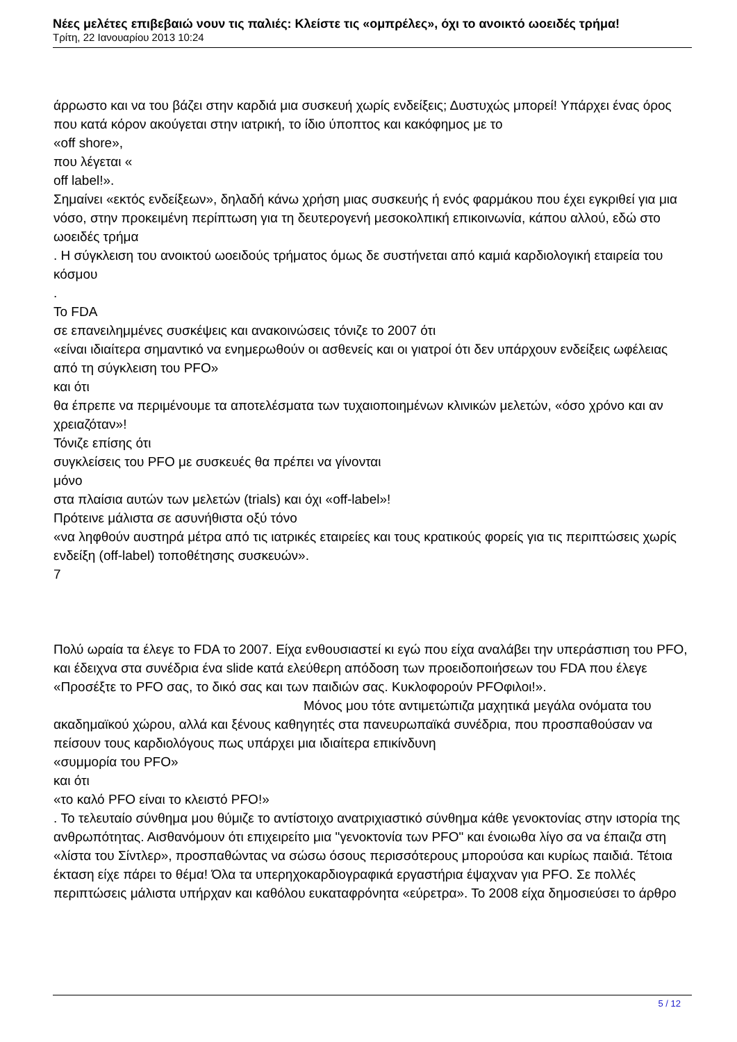Νέες μελέτες επιβεβαιώ νουν τις παλιές: Κλείστε τις «ομπρέλες», όχι το ανοικτό ωοειδές τρήμα!
Τρίτη, 22 Ιανουαρίου 2013 10:24
άρρωστο και να του βάζει στην καρδιά μια συσκευή χωρίς ενδείξεις; Δυστυχώς μπορεί! Υπάρχει ένας όρος που κατά κόρον ακούγεται στην ιατρική, το ίδιο ύποπτος και κακόφημος με το
«off shore»,
που λέγεται «
off label!».
Σημαίνει «εκτός ενδείξεων», δηλαδή κάνω χρήση μιας συσκευής ή ενός φαρμάκου που έχει εγκριθεί για μια νόσο, στην προκειμένη περίπτωση για τη δευτερογενή μεσοκολπική επικοινωνία, κάπου αλλού, εδώ στο ωοειδές τρήμα
. Η σύγκλειση του ανοικτού ωοειδούς τρήματος όμως δε συστήνεται από καμιά καρδιολογική εταιρεία του κόσμου
.
Το FDA
σε επανειλημμένες συσκέψεις και ανακοινώσεις τόνιζε το 2007 ότι
«είναι ιδιαίτερα σημαντικό να ενημερωθούν οι ασθενείς και οι γιατροί ότι δεν υπάρχουν ενδείξεις ωφέλειας από τη σύγκλειση του PFO»
και ότι
θα έπρεπε να περιμένουμε τα αποτελέσματα των τυχαιοποιημένων κλινικών μελετών, «όσο χρόνο και αν χρειαζόταν»!
Τόνιζε επίσης ότι
συγκλείσεις του PFO με συσκευές θα πρέπει να γίνονται
μόνο
στα πλαίσια αυτών των μελετών (trials) και όχι «off-label»!
Πρότεινε μάλιστα σε ασυνήθιστα οξύ τόνο
«να ληφθούν αυστηρά μέτρα από τις ιατρικές εταιρείες και τους κρατικούς φορείς για τις περιπτώσεις χωρίς ενδείξη (off-label) τοποθέτησης συσκευών».
7
Πολύ ωραία τα έλεγε το FDA το 2007. Είχα ενθουσιαστεί κι εγώ που είχα αναλάβει την υπεράσπιση του PFO, και έδειχνα στα συνέδρια ένα slide κατά ελεύθερη απόδοση των προειδοποιήσεων του FDA που έλεγε «Προσέξτε το PFO σας, το δικό σας και των παιδιών σας. Κυκλοφορούν PFOφιλοι!». Μόνος μου τότε αντιμετώπιζα μαχητικά μεγάλα ονόματα του ακαδημαϊκού χώρου, αλλά και ξένους καθηγητές στα πανευρωπαϊκά συνέδρια, που προσπαθούσαν να πείσουν τους καρδιολόγους πως υπάρχει μια ιδιαίτερα επικίνδυνη
«συμμορία του PFO»
και ότι
«το καλό PFO είναι το κλειστό PFO!»
. Το τελευταίο σύνθημα μου θύμιζε το αντίστοιχο ανατριχιαστικό σύνθημα κάθε γενοκτονίας στην ιστορία της ανθρωπότητας. Αισθανόμουν ότι επιχειρείτο μια "γενοκτονία των PFO" και ένοιωθα λίγο σα να έπαιζα στη «λίστα του Σίντλερ», προσπαθώντας να σώσω όσους περισσότερους μπορούσα και κυρίως παιδιά. Τέτοια έκταση είχε πάρει το θέμα! Όλα τα υπερηχοκαρδιογραφικά εργαστήρια έψαχναν για PFO. Σε πολλές περιπτώσεις μάλιστα υπήρχαν και καθόλου ευκαταφρόνητα «εύρετρα». Το 2008 είχα δημοσιεύσει το άρθρο
5 / 12